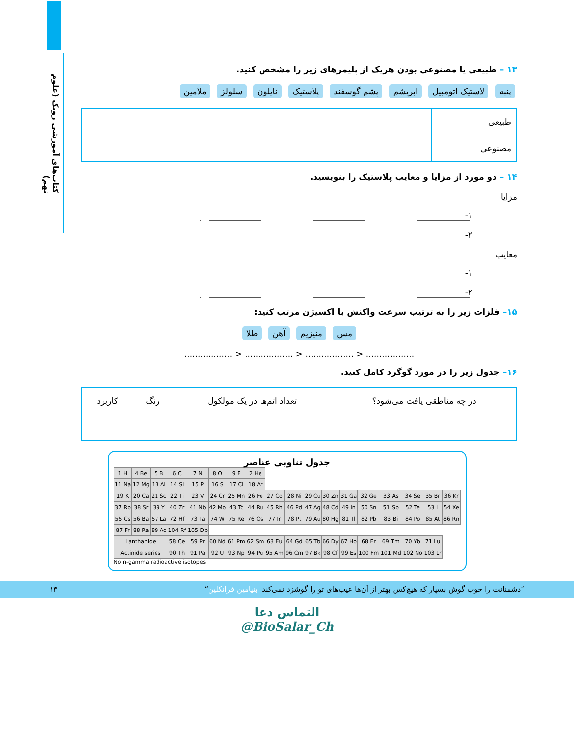کتاب‌های آموزشی رویک (علوم نهم)
۱۳ – طبیعی یا مصنوعی بودن هریک از پلیمرهای زیر را مشخص کنید.
پنبه لاستیک اتومبیل ابریشم پشم گوسفند پلاستیک نایلون سلولز ملامین
| طبیعی | |
| مصنوعی | |
۱۴ – دو مورد از مزایا و معایب پلاستیک را بنویسید.
مزایا
۱-
۲-
معایب
۱-
۲-
۱۵– فلزات زیر را به ترتیب سرعت واکنش با اکسیژن مرتب کنید:
مس منیزیم آهن طلا
.................. < .................. < .................. < ..................
۱۶– جدول زیر را در مورد گوگرد کامل کنید.
| در چه مناطقی یافت می‌شود؟ | تعداد اتم‌ها در یک مولکول | رنگ | کاربرد |
| --- | --- | --- | --- |
جدول تناوبی عناصر
| 1 H | 4 Be | 5 B | 6 C | 7 N | 8 O | 9 F | 2 He | | | | | | | | | | |
| 11 Na | 12 Mg | 13 Al | 14 Si | 15 P | 16 S | 17 Cl | 18 Ar | | | | | | | | | | |
| 19 K | 20 Ca | 21 Sc | 22 Ti | 23 V | 24 Cr | 25 Mn | 26 Fe | 27 Co | 28 Ni | 29 Cu | 30 Zn | 31 Ga | 32 Ge | 33 As | 34 Se | 35 Br | 36 Kr |
| 37 Rb | 38 Sr | 39 Y | 40 Zr | 41 Nb | 42 Mo | 43 Tc | 44 Ru | 45 Rh | 46 Pd | 47 Ag | 48 Cd | 49 In | 50 Sn | 51 Sb | 52 Te | 53 I | 54 Xe |
| 55 Cs | 56 Ba | 57 La | 72 Hf | 73 Ta | 74 W | 75 Re | 76 Os | 77 Ir | 78 Pt | 79 Au | 80 Hg | 81 Tl | 82 Pb | 83 Bi | 84 Po | 85 At | 86 Rn |
| 87 Fr | 88 Ra | 89 Ac | 104 Rf | 105 Db | | | | | | | | | | | | | |
| Lanthanide | | | 58 Ce | 59 Pr | 60 Nd | 61 Pm | 62 Sm | 63 Eu | 64 Gd | 65 Tb | 66 Dy | 67 Ho | 68 Er | 69 Tm | 70 Yb | 71 Lu | |
| Actinide series | | | 90 Th | 91 Pa | 92 U | 93 Np | 94 Pu | 95 Am | 96 Cm | 97 Bk | 98 Cf | 99 Es | 100 Fm | 101 Md | 102 No | 103 Lr | |
No n-gamma radioactive isotopes
”دشمنانت را خوب گوش بسپار که هیچ‌کس بهتر از آن‌ها عیب‌های تو را گوشزد نمی‌کند. بنیامین فرانکلین“ ۱۳
التماس دعا
@BioSalar_Ch